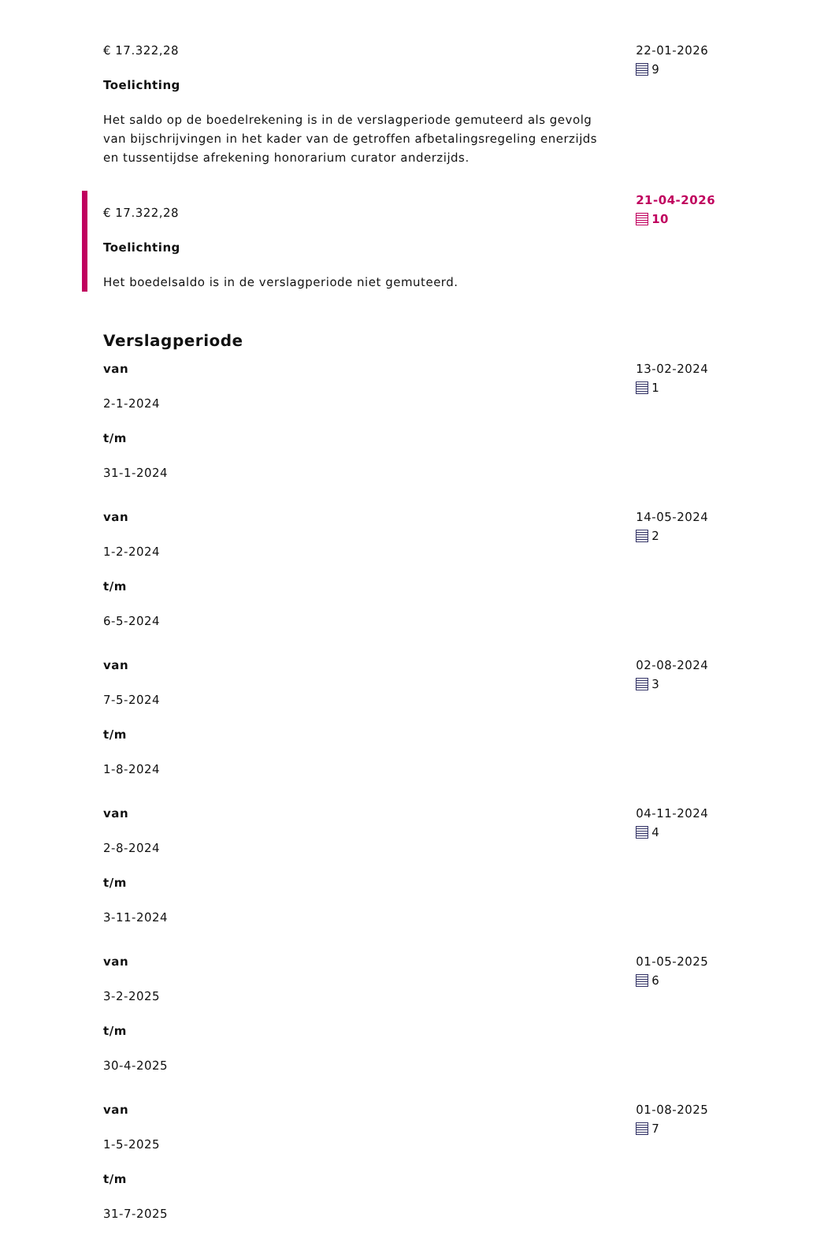€ 17.322,28
Toelichting
Het saldo op de boedelrekening is in de verslagperiode gemuteerd als gevolg van bijschrijvingen in het kader van de getroffen afbetalingsregeling enerzijds en tussentijdse afrekening honorarium curator anderzijds.
22-01-2026
9
€ 17.322,28
Toelichting
Het boedelsaldo is in de verslagperiode niet gemuteerd.
21-04-2026
10
Verslagperiode
van
2-1-2024
t/m
31-1-2024
13-02-2024
1
van
1-2-2024
t/m
6-5-2024
14-05-2024
2
van
7-5-2024
t/m
1-8-2024
02-08-2024
3
van
2-8-2024
t/m
3-11-2024
04-11-2024
4
van
3-2-2025
t/m
30-4-2025
01-05-2025
6
van
1-5-2025
t/m
31-7-2025
01-08-2025
7